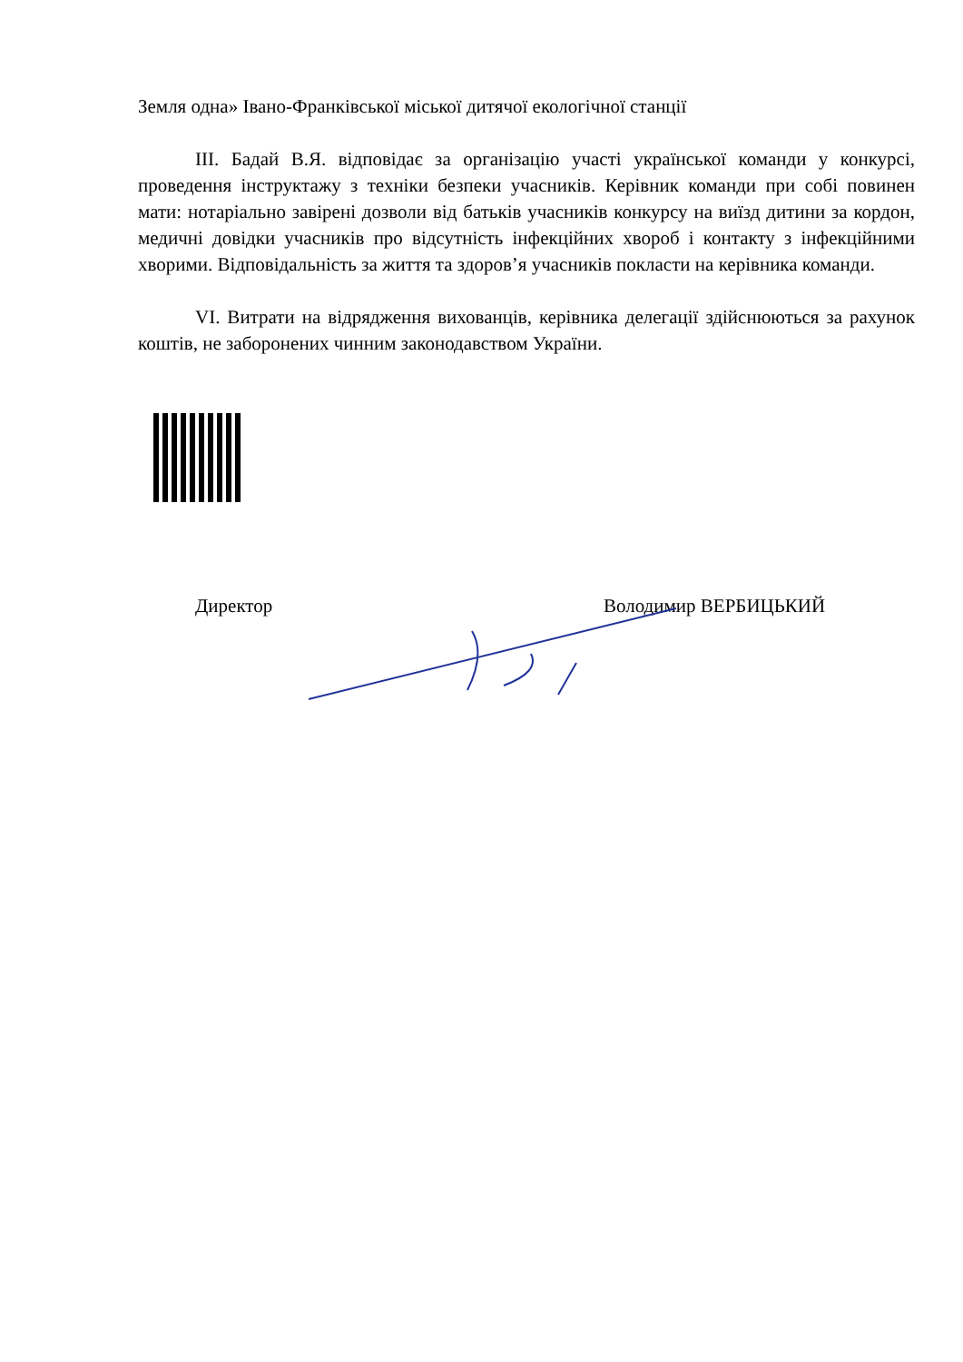Земля одна» Івано-Франківської міської дитячої екологічної станції
ІІІ. Бадай В.Я. відповідає за організацію участі української команди у конкурсі, проведення інструктажу з техніки безпеки учасників. Керівник команди при собі повинен мати: нотаріально завірені дозволи від батьків учасників конкурсу на виїзд дитини за кордон, медичні довідки учасників про відсутність інфекційних хвороб і контакту з інфекційними хворими. Відповідальність за життя та здоров’я учасників покласти на керівника команди.
VІ. Витрати на відрядження вихованців, керівника делегації здійснюються за рахунок коштів, не заборонених чинним законодавством України.
Директор Володимир ВЕРБИЦЬКИЙ